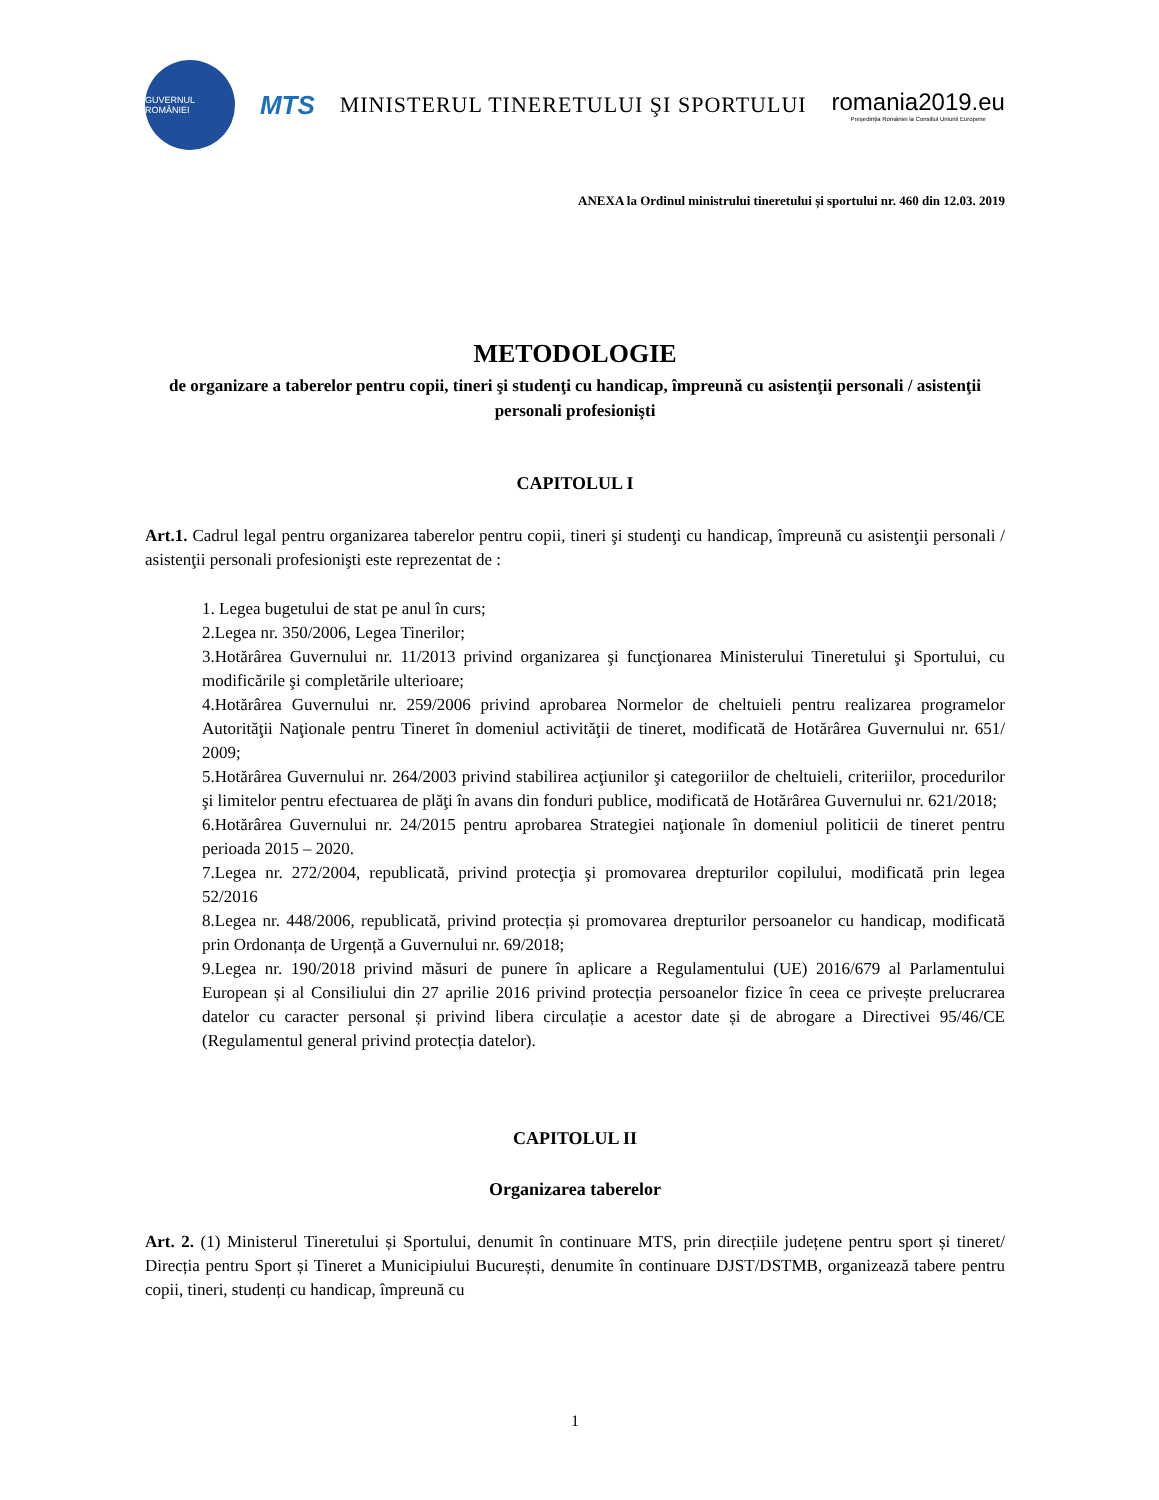GUVERNUL ROMÂNIEI
MTS MINISTERUL TINERETULUI ŞI SPORTULUI
romania2019.eu
Președinția României la Consiliul Uniunii Europene
ANEXA la Ordinul ministrului tineretului și sportului nr. 460 din 12.03. 2019
METODOLOGIE
de organizare a taberelor pentru copii, tineri şi studenţi cu handicap, împreună cu asistenţii personali / asistenţii personali profesionişti
CAPITOLUL I
Art.1. Cadrul legal pentru organizarea taberelor pentru copii, tineri şi studenţi cu handicap, împreună cu asistenţii personali / asistenţii personali profesionişti este reprezentat de :
1. Legea bugetului de stat pe anul în curs;
2.Legea nr. 350/2006, Legea Tinerilor;
3.Hotărârea Guvernului nr. 11/2013 privind organizarea şi funcţionarea Ministerului Tineretului şi Sportului, cu modificările şi completările ulterioare;
4.Hotărârea Guvernului nr. 259/2006 privind aprobarea Normelor de cheltuieli pentru realizarea programelor Autorităţii Naţionale pentru Tineret în domeniul activităţii de tineret, modificată de Hotărârea Guvernului nr. 651/ 2009;
5.Hotărârea Guvernului nr. 264/2003 privind stabilirea acţiunilor şi categoriilor de cheltuieli, criteriilor, procedurilor şi limitelor pentru efectuarea de plăţi în avans din fonduri publice, modificată de Hotărârea Guvernului nr. 621/2018;
6.Hotărârea Guvernului nr. 24/2015 pentru aprobarea Strategiei naţionale în domeniul politicii de tineret pentru perioada 2015 – 2020.
7.Legea nr. 272/2004, republicată, privind protecţia şi promovarea drepturilor copilului, modificată prin legea 52/2016
8.Legea nr. 448/2006, republicată, privind protecția și promovarea drepturilor persoanelor cu handicap, modificată prin Ordonanța de Urgență a Guvernului nr. 69/2018;
9.Legea nr. 190/2018 privind măsuri de punere în aplicare a Regulamentului (UE) 2016/679 al Parlamentului European și al Consiliului din 27 aprilie 2016 privind protecția persoanelor fizice în ceea ce privește prelucrarea datelor cu caracter personal și privind libera circulație a acestor date și de abrogare a Directivei 95/46/CE (Regulamentul general privind protecția datelor).
CAPITOLUL II
Organizarea taberelor
Art. 2. (1) Ministerul Tineretului și Sportului, denumit în continuare MTS, prin direcțiile județene pentru sport și tineret/ Direcția pentru Sport și Tineret a Municipiului București, denumite în continuare DJST/DSTMB, organizează tabere pentru copii, tineri, studenți cu handicap, împreună cu
1